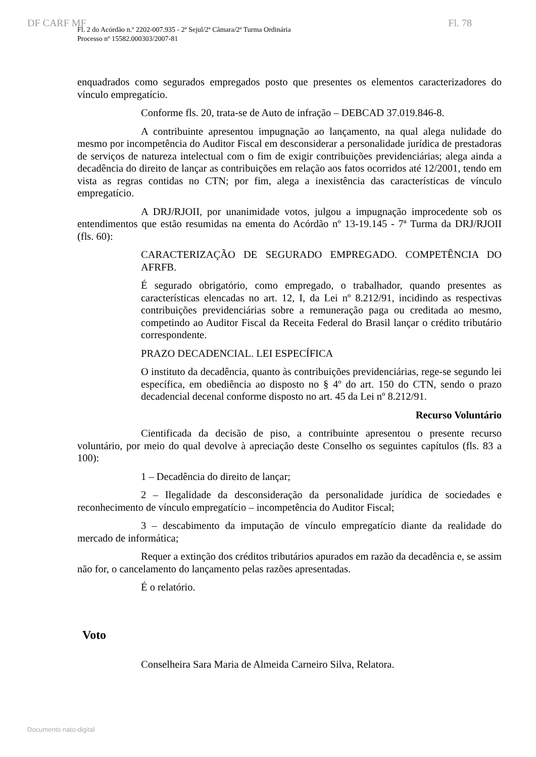DF CARF MF Fl. 78
Fl. 2 do Acórdão n.º 2202-007.935 - 2ª Sejul/2ª Câmara/2ª Turma Ordinária
Processo nº 15582.000303/2007-81
enquadrados como segurados empregados posto que presentes os elementos caracterizadores do vínculo empregatício.
Conforme fls. 20, trata-se de Auto de infração – DEBCAD 37.019.846-8.
A contribuinte apresentou impugnação ao lançamento, na qual alega nulidade do mesmo por incompetência do Auditor Fiscal em desconsiderar a personalidade jurídica de prestadoras de serviços de natureza intelectual com o fim de exigir contribuições previdenciárias; alega ainda a decadência do direito de lançar as contribuições em relação aos fatos ocorridos até 12/2001, tendo em vista as regras contidas no CTN; por fim, alega a inexistência das características de vínculo empregatício.
A DRJ/RJOII, por unanimidade votos, julgou a impugnação improcedente sob os entendimentos que estão resumidas na ementa do Acórdão nº 13-19.145 - 7ª Turma da DRJ/RJOII (fls. 60):
CARACTERIZAÇÃO DE SEGURADO EMPREGADO. COMPETÊNCIA DO AFRFB.
É segurado obrigatório, como empregado, o trabalhador, quando presentes as características elencadas no art. 12, I, da Lei nº 8.212/91, incidindo as respectivas contribuições previdenciárias sobre a remuneração paga ou creditada ao mesmo, competindo ao Auditor Fiscal da Receita Federal do Brasil lançar o crédito tributário correspondente.
PRAZO DECADENCIAL. LEI ESPECÍFICA
O instituto da decadência, quanto às contribuições previdenciárias, rege-se segundo lei específica, em obediência ao disposto no § 4º do art. 150 do CTN, sendo o prazo decadencial decenal conforme disposto no art. 45 da Lei nº 8.212/91.
Recurso Voluntário
Cientificada da decisão de piso, a contribuinte apresentou o presente recurso voluntário, por meio do qual devolve à apreciação deste Conselho os seguintes capítulos (fls. 83 a 100):
1 – Decadência do direito de lançar;
2 – Ilegalidade da desconsideração da personalidade jurídica de sociedades e reconhecimento de vínculo empregatício – incompetência do Auditor Fiscal;
3 – descabimento da imputação de vínculo empregatício diante da realidade do mercado de informática;
Requer a extinção dos créditos tributários apurados em razão da decadência e, se assim não for, o cancelamento do lançamento pelas razões apresentadas.
É o relatório.
Voto
Conselheira Sara Maria de Almeida Carneiro Silva, Relatora.
Documento nato-digital